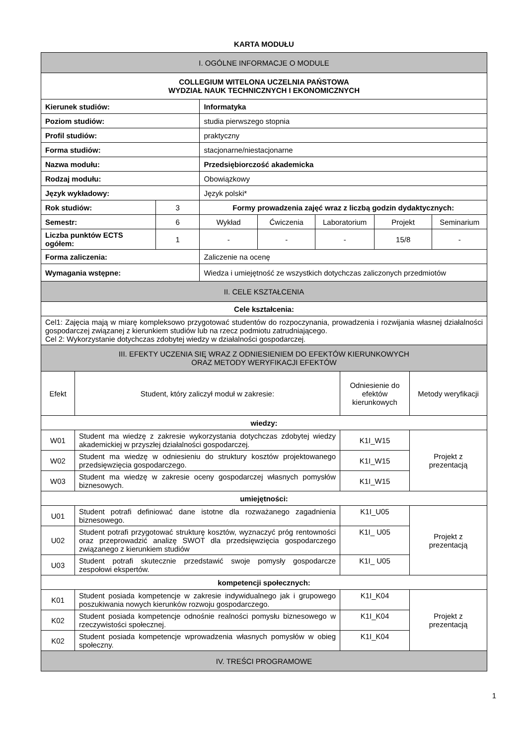KARTA MODUŁU
| I. OGÓLNE INFORMACJE O MODULE | | | | | | |
| COLLEGIUM WITELONA UCZELNIA PAŃSTOWA WYDZIAŁ NAUK TECHNICZNYCH I EKONOMICZNYCH | | | | | | |
| Kierunek studiów: | | Informatyka | | | | |
| Poziom studiów: | | studia pierwszego stopnia | | | | |
| Profil studiów: | | praktyczny | | | | |
| Forma studiów: | | stacjonarne/niestacjonarne | | | | |
| Nazwa modułu: | | Przedsiębiorczość akademicka | | | | |
| Rodzaj modułu: | | Obowiązkowy | | | | |
| Język wykładowy: | | Język polski* | | | | |
| Rok studiów: | 3 | Formy prowadzenia zajęć wraz z liczbą godzin dydaktycznych: | | | | |
| Semestr: | 6 | Wykład | Ćwiczenia | Laboratorium | Projekt | Seminarium |
| Liczba punktów ECTS ogółem: | 1 | - | - | - | 15/8 | - |
| Forma zaliczenia: | | Zaliczenie na ocenę | | | | |
| Wymagania wstępne: | | Wiedza i umiejętność ze wszystkich dotychczas zaliczonych przedmiotów | | | | |
| II. CELE KSZTAŁCENIA | | | | | | |
| Cele kształcenia: | | | | | | |
| Cel1: Zajęcia mają w miarę kompleksowo przygotować studentów do rozpoczynania, prowadzenia i rozwijania własnej działalności gospodarczej związanej z kierunkiem studiów lub na rzecz podmiotu zatrudniającego. Cel 2: Wykorzystanie dotychczas zdobytej wiedzy w działalności gospodarczej. | | | | | | |
| III. EFEKTY UCZENIA SIĘ WRAZ Z ODNIESIENIEM DO EFEKTÓW KIERUNKOWYCH ORAZ METODY WERYFIKACJI EFEKTÓW | | | | | | |
| Efekt | Student, który zaliczył moduł w zakresie: | Odniesienie do efektów kierunkowych | Metody weryfikacji |
| wiedzy: | | | |
| W01 | Student ma wiedzę z zakresie wykorzystania dotychczas zdobytej wiedzy akademickiej w przyszłej działalności gospodarczej. | K1I_W15 | Projekt z prezentacją |
| W02 | Student ma wiedzę w odniesieniu do struktury kosztów projektowanego przedsięwzięcia gospodarczego. | K1I_W15 | |
| W03 | Student ma wiedzę w zakresie oceny gospodarczej własnych pomysłów biznesowych. | K1I_W15 | |
| umiejętności: | | | |
| U01 | Student potrafi definiować dane istotne dla rozważanego zagadnienia biznesowego. | K1I_U05 | Projekt z prezentacją |
| U02 | Student potrafi przygotować strukturę kosztów, wyznaczyć próg rentowności oraz przeprowadzić analizę SWOT dla przedsięwzięcia gospodarczego związanego z kierunkiem studiów | K1I_ U05 | |
| U03 | Student potrafi skutecznie przedstawić swoje pomysły gospodarcze zespołowi ekspertów. | K1I_ U05 | |
| kompetencji społecznych: | | | |
| K01 | Student posiada kompetencje w zakresie indywidualnego jak i grupowego poszukiwania nowych kierunków rozwoju gospodarczego. | K1I_K04 | Projekt z prezentacją |
| K02 | Student posiada kompetencje odnośnie realności pomysłu biznesowego w rzeczywistości społecznej. | K1I_K04 | |
| K02 | Student posiada kompetencje wprowadzenia własnych pomysłów w obieg społeczny. | K1I_K04 | |
| IV. TREŚCI PROGRAMOWE | | | |
1